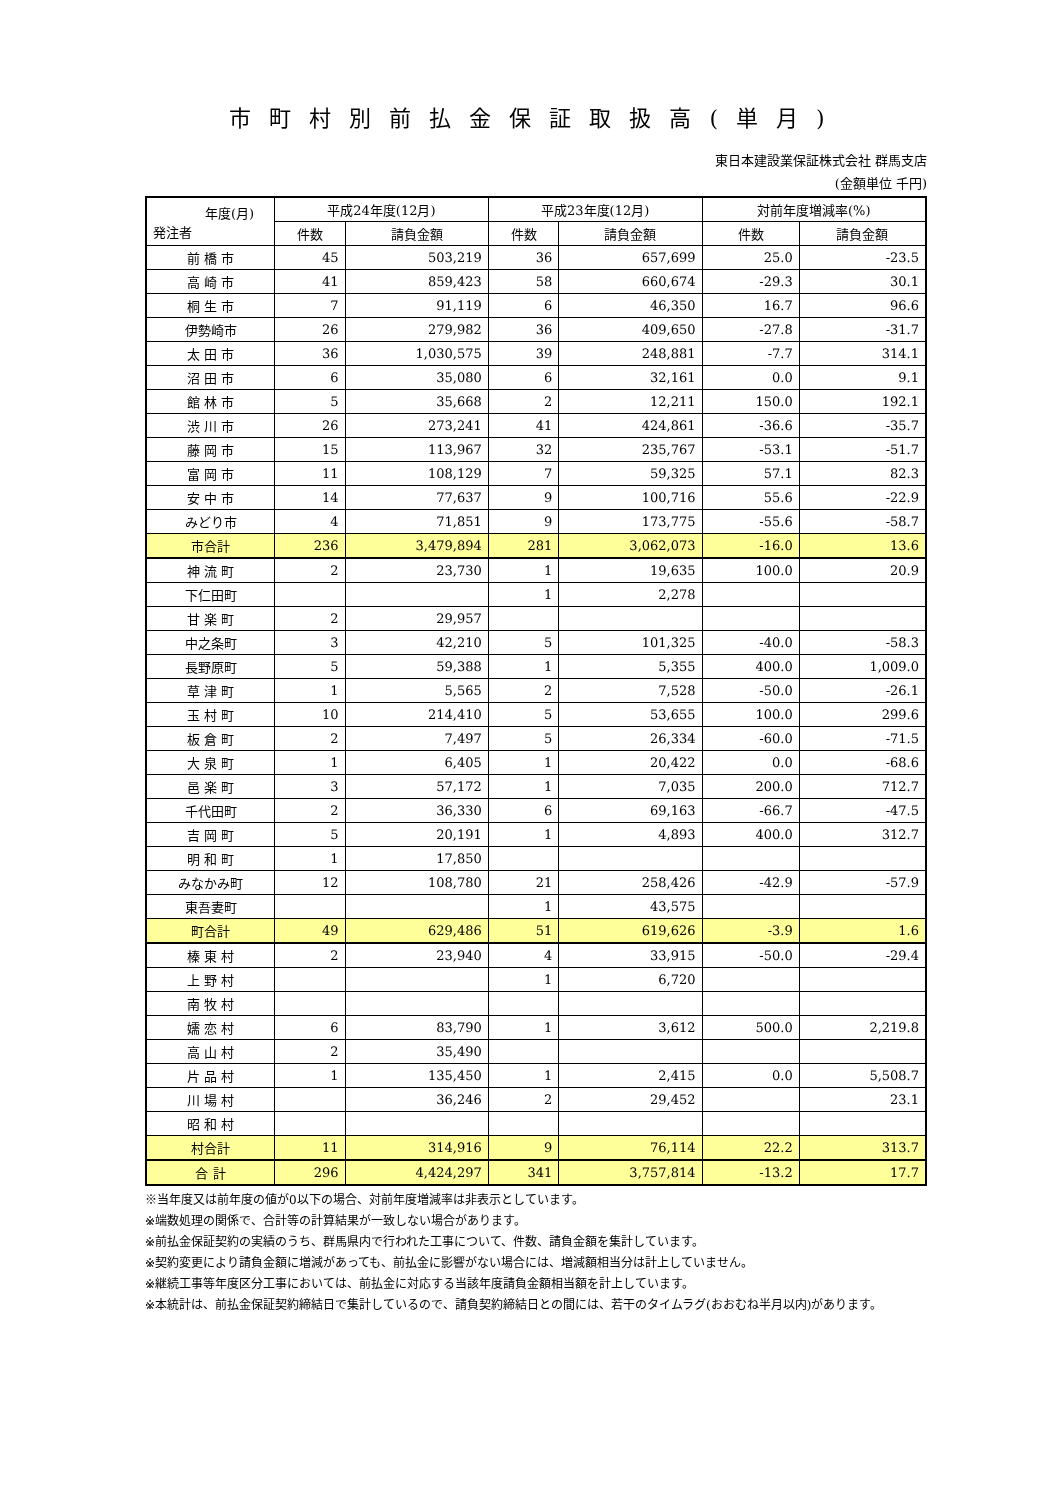市町村別前払金保証取扱高(単月)
東日本建設業保証株式会社 群馬支店
(金額単位 千円)
| 年度(月) 発注者 | 平成24年度(12月) | | 平成23年度(12月) | | 対前年度増減率(%) | |
| --- | --- | --- | --- | --- | --- | --- |
| | 件数 | 請負金額 | 件数 | 請負金額 | 件数 | 請負金額 |
| 前 橋 市 | 45 | 503,219 | 36 | 657,699 | 25.0 | -23.5 |
| 高 崎 市 | 41 | 859,423 | 58 | 660,674 | -29.3 | 30.1 |
| 桐 生 市 | 7 | 91,119 | 6 | 46,350 | 16.7 | 96.6 |
| 伊勢崎市 | 26 | 279,982 | 36 | 409,650 | -27.8 | -31.7 |
| 太 田 市 | 36 | 1,030,575 | 39 | 248,881 | -7.7 | 314.1 |
| 沼 田 市 | 6 | 35,080 | 6 | 32,161 | 0.0 | 9.1 |
| 館 林 市 | 5 | 35,668 | 2 | 12,211 | 150.0 | 192.1 |
| 渋 川 市 | 26 | 273,241 | 41 | 424,861 | -36.6 | -35.7 |
| 藤 岡 市 | 15 | 113,967 | 32 | 235,767 | -53.1 | -51.7 |
| 富 岡 市 | 11 | 108,129 | 7 | 59,325 | 57.1 | 82.3 |
| 安 中 市 | 14 | 77,637 | 9 | 100,716 | 55.6 | -22.9 |
| みどり市 | 4 | 71,851 | 9 | 173,775 | -55.6 | -58.7 |
| 市合計 | 236 | 3,479,894 | 281 | 3,062,073 | -16.0 | 13.6 |
| 神 流 町 | 2 | 23,730 | 1 | 19,635 | 100.0 | 20.9 |
| 下仁田町 | | | 1 | 2,278 | | |
| 甘 楽 町 | 2 | 29,957 | | | | |
| 中之条町 | 3 | 42,210 | 5 | 101,325 | -40.0 | -58.3 |
| 長野原町 | 5 | 59,388 | 1 | 5,355 | 400.0 | 1,009.0 |
| 草 津 町 | 1 | 5,565 | 2 | 7,528 | -50.0 | -26.1 |
| 玉 村 町 | 10 | 214,410 | 5 | 53,655 | 100.0 | 299.6 |
| 板 倉 町 | 2 | 7,497 | 5 | 26,334 | -60.0 | -71.5 |
| 大 泉 町 | 1 | 6,405 | 1 | 20,422 | 0.0 | -68.6 |
| 邑 楽 町 | 3 | 57,172 | 1 | 7,035 | 200.0 | 712.7 |
| 千代田町 | 2 | 36,330 | 6 | 69,163 | -66.7 | -47.5 |
| 吉 岡 町 | 5 | 20,191 | 1 | 4,893 | 400.0 | 312.7 |
| 明 和 町 | 1 | 17,850 | | | | |
| みなかみ町 | 12 | 108,780 | 21 | 258,426 | -42.9 | -57.9 |
| 東吾妻町 | | | 1 | 43,575 | | |
| 町合計 | 49 | 629,486 | 51 | 619,626 | -3.9 | 1.6 |
| 榛 東 村 | 2 | 23,940 | 4 | 33,915 | -50.0 | -29.4 |
| 上 野 村 | | | 1 | 6,720 | | |
| 南 牧 村 | | | | | | |
| 嬬 恋 村 | 6 | 83,790 | 1 | 3,612 | 500.0 | 2,219.8 |
| 高 山 村 | 2 | 35,490 | | | | |
| 片 品 村 | 1 | 135,450 | 1 | 2,415 | 0.0 | 5,508.7 |
| 川 場 村 | | 36,246 | 2 | 29,452 | | 23.1 |
| 昭 和 村 | | | | | | |
| 村合計 | 11 | 314,916 | 9 | 76,114 | 22.2 | 313.7 |
| 合 計 | 296 | 4,424,297 | 341 | 3,757,814 | -13.2 | 17.7 |
※当年度又は前年度の値が0以下の場合、対前年度増減率は非表示としています。
※端数処理の関係で、合計等の計算結果が一致しない場合があります。
※前払金保証契約の実績のうち、群馬県内で行われた工事について、件数、請負金額を集計しています。
※契約変更により請負金額に増減があっても、前払金に影響がない場合には、増減額相当分は計上していません。
※継続工事等年度区分工事においては、前払金に対応する当該年度請負金額相当額を計上しています。
※本統計は、前払金保証契約締結日で集計しているので、請負契約締結日との間には、若干のタイムラグ(おおむね半月以内)があります。